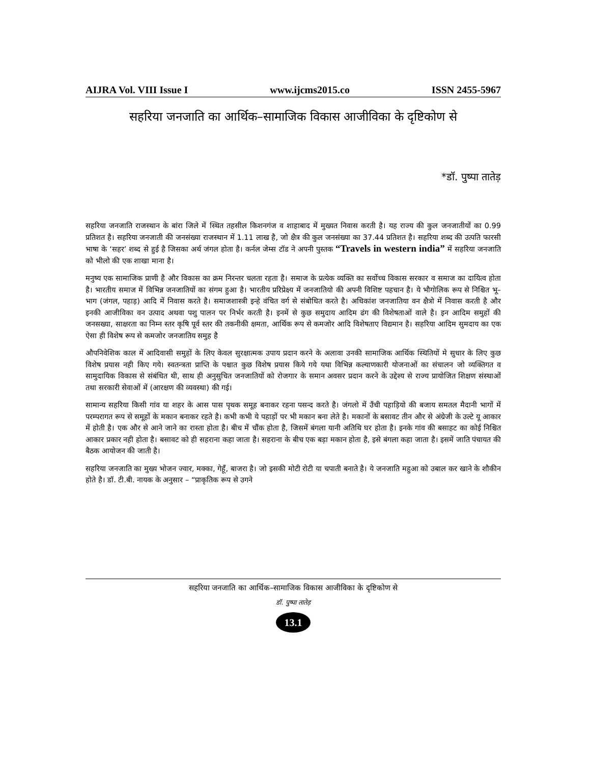AIJRA Vol. VIII Issue I www.ijcms2015.co ISSN 2455-5967
सहरिया जनजाति का आर्थिक–सामाजिक विकास आजीविका के दृष्टिकोण से
*डॉ. पुष्पा तातेड़
सहरिया जनजाति राजस्थान के बांरा जिले में स्थित तहसील किशनगंज व शाहाबाद में मुख्यत निवास करती है। यह राज्य की कुल जनजातीयों का 0.99 प्रतिशत है। सहरिया जनजाती की जनसंख्या राजस्थान में 1.11 लाख है, जो क्षैत्र की कुल जनसंख्या का 37.44 प्रतिशत है। सहरिया शब्द की उत्पति फारसी भाषा के ‘सहर’ शब्द से हुई है जिसका अर्थ जंगल होता है। कर्नल जेम्स टॉड ने अपनी पुस्तक “Travels in western india” में सहरिया जनजाति को भीलो की एक शाखा माना है।
मनुष्य एक सामाजिक प्राणी है और विकास का क्रम निरन्तर चलता रहता है। समाज के प्रत्येक व्यक्ति का सर्वोच्च विकास सरकार व समाज का दायित्व होता है। भारतीय समाज में विभिन्न जनजातियों का संगम हुआ है। भारतीय प्ररिप्रेक्ष्य में जनजातियो की अपनी विशिष्ट पहचान है। ये भौगोलिक रूप से निश्चित भू–भाग (जंगल, पहाड़) आदि में निवास करते है। समाजशास्त्री इन्हे वंचित वर्ग से संबोधित करते है। अधिकांश जनजातिया वन क्षैत्रो में निवास करती है और इनकी आजीविका वन उत्पाद अथवा पशु पालन पर निर्भर करती है। इनमें से कुछ समुदाय आदिम ढंग की विशेषताओं वाले है। इन आदिम समुहों की जनसख्या, साक्षरता का निम्न स्तर कृषि पूर्व स्तर की तकनीकी क्षमता, आर्थिक रूप से कमजोर आदि विशेषताए विद्यमान है। सहरिया आदिम सुमदाय का एक ऐसा ही विशेष रूप से कमजोर जनजातिय समुह है
औपनिवेशिक काल में आदिवासी समुहों के लिए केवल सुरक्षात्मक उपाय प्रदान करने के अलावा उनकी सामाजिक आर्थिक स्थितियों मे सुधार के लिए कुछ विशेष प्रयास नही किए गये। स्वतन्त्रता प्राप्ति के पश्चात कुछ विशेष प्रयास किये गये यथा विभिन्न कल्याणकारी योजनाओं का संचालन जो व्यक्तिगत व सामुदायिक विकास से संबंधित थी, साथ ही अनुसुचित जनजातियों को रोजगार के समान अवसर प्रदान करने के उद्देश्य से राज्य प्रायोजित शिक्षण संस्थाओं तथा सरकारी सेवाओं में (आरक्षण की व्यवस्था) की गई।
सामान्य सहरिया किसी गांव या शहर के आस पास पृथक समूह बनाकर रहना पसन्द करते है। जंगलो में उँची पहाड़ियो की बजाय समतल मैदानी भागों में परम्परागत रूप से समूहों के मकान बनाकर रहते है। कभी कभी ये पहाड़ों पर भी मकान बना लेते है। मकानों के बसावट तीन और से अंग्रेजी के उल्टे यू आकार में होती है। एक और से आने जाने का रास्ता होता है। बीच में चौंक होता है, जिसमें बंगला यानी अतिथि घर होता है। इनके गांव की बसाहट का कोई निश्चित आकार प्रकार नही होता है। बसावट को ही सहराना कहा जाता है। सहराना के बीच एक बड़ा मकान होता है, इसे बंगला कहा जाता है। इसमें जाति पंचायत की बैठक आयोजन की जाती है।
सहरिया जनजाति का मुख्य भोजन ज्वार, मक्का, गेहूँ, बाजरा है। जो इसकी मोटी रोटी या चपाती बनाते है। ये जनजाति महुआ को उबाल कर खाने के शौकीन होते है। डॉ. टी.बी. नायक के अनुसार – “प्राकृतिक रूप से उगने
सहरिया जनजाति का आर्थिक–सामाजिक विकास आजीविका के दृष्टिकोण से
डॉ. पुष्पा तातेड़
13.1